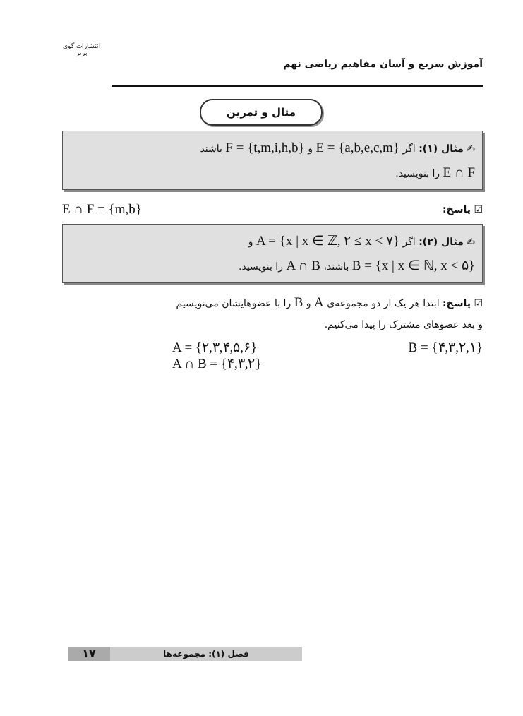انتشارات گوی برتر
آموزش سریع و آسان مفاهیم ریاضی نهم
مثال و تمرین
✍ مثال (۱): اگر E = {a,b,e,c,m} و F = {t,m,i,h,b} باشند
E ∩ F را بنویسید.
☑ پاسخ: E ∩ F = {m,b}
✍ مثال (۲): اگر A = {x | x ∈ ℤ, ۲ ≤ x < ۷} و
B = {x | x ∈ ℕ, x < ۵} باشند، A ∩ B را بنویسید.
☑ پاسخ: ابتدا هر یک از دو مجموعه‌ی A و B را با عضوهایشان می‌نویسیم
و بعد عضوهای مشترک را پیدا می‌کنیم.
A = {۲,۳,۴,۵,۶} B = {۴,۳,۲,۱}
A ∩ B = {۴,۳,۲}
فصل (۱): مجموعه‌ها
۱۷